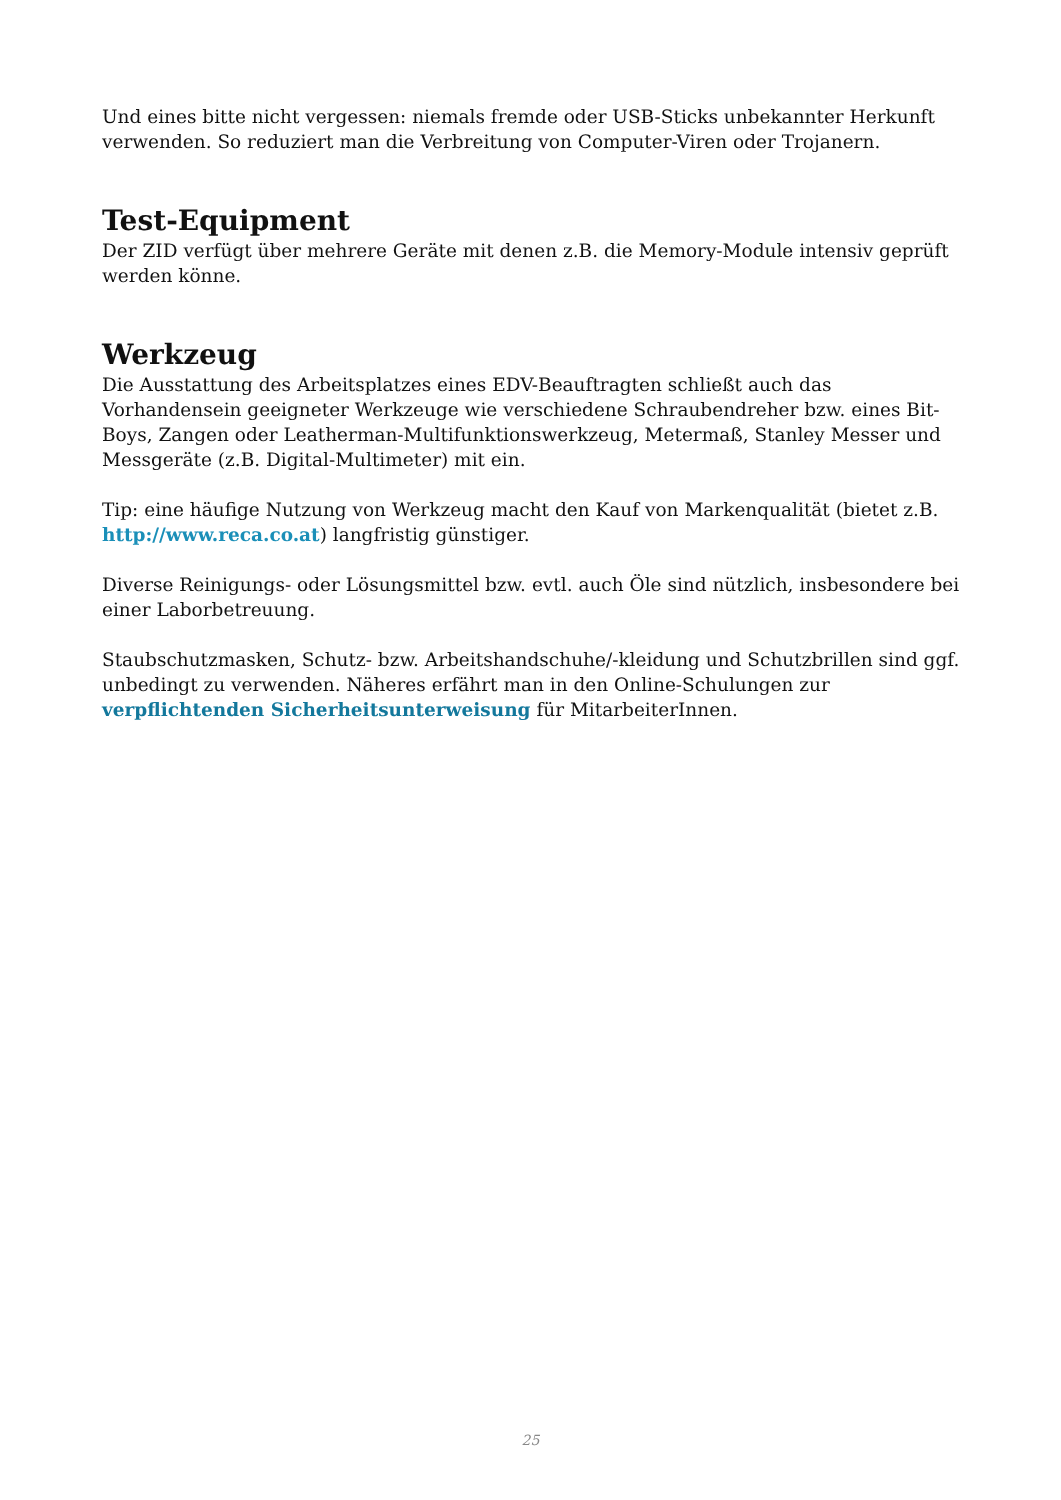Und eines bitte nicht vergessen: niemals fremde oder USB-Sticks unbekannter Herkunft verwenden. So reduziert man die Verbreitung von Computer-Viren oder Trojanern.
Test-Equipment
Der ZID verfügt über mehrere Geräte mit denen z.B. die Memory-Module intensiv geprüft werden könne.
Werkzeug
Die Ausstattung des Arbeitsplatzes eines EDV-Beauftragten schließt auch das Vorhandensein geeigneter Werkzeuge wie verschiedene Schraubendreher bzw. eines Bit-Boys, Zangen oder Leatherman-Multifunktionswerkzeug, Metermaß, Stanley Messer und Messgeräte (z.B. Digital-Multimeter) mit ein.
Tip: eine häufige Nutzung von Werkzeug macht den Kauf von Markenqualität (bietet z.B. http://www.reca.co.at) langfristig günstiger.
Diverse Reinigungs- oder Lösungsmittel bzw. evtl. auch Öle sind nützlich, insbesondere bei einer Laborbetreuung.
Staubschutzmasken, Schutz- bzw. Arbeitshandschuhe/-kleidung und Schutzbrillen sind ggf. unbedingt zu verwenden. Näheres erfährt man in den Online-Schulungen zur verpflichtenden Sicherheitsunterweisung für MitarbeiterInnen.
25